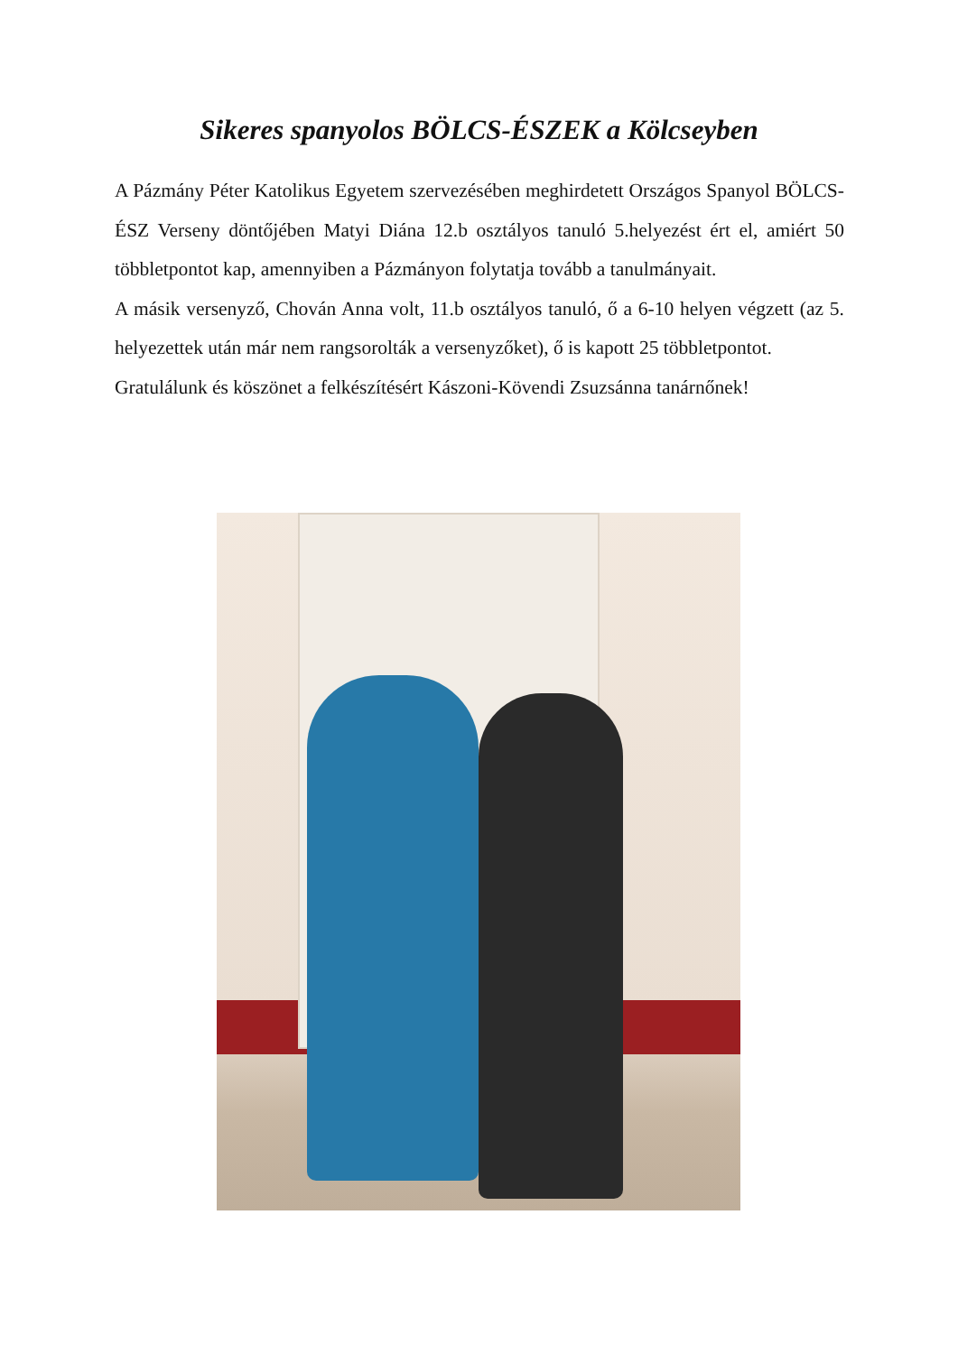Sikeres spanyolos BÖLCS-ÉSZEK a Kölcseyben
A Pázmány Péter Katolikus Egyetem szervezésében meghirdetett Országos Spanyol BÖLCS-ÉSZ Verseny döntőjében Matyi Diána 12.b osztályos tanuló 5.helyezést ért el, amiért 50 többletpontot kap, amennyiben a Pázmányon folytatja tovább a tanulmányait.
A másik versenyző, Chován Anna volt, 11.b osztályos tanuló, ő a 6-10 helyen végzett (az 5. helyezettek után már nem rangsorolták a versenyzőket), ő is kapott 25 többletpontot.
Gratulálunk és köszönet a felkészítésért Kászoni-Kövendi Zsuzsánna tanárnőnek!